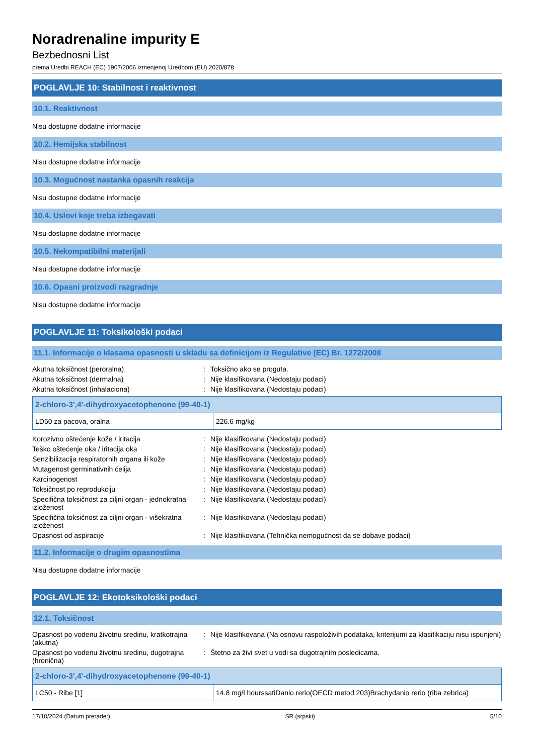Noradrenaline impurity E
Bezbednosni List
prema Uredbi REACH (EC) 1907/2006 izmenjenoj Uredbom (EU) 2020/878
POGLAVLJE 10: Stabilnost i reaktivnost
10.1. Reaktivnost
Nisu dostupne dodatne informacije
10.2. Hemijska stabilnost
Nisu dostupne dodatne informacije
10.3. Mogućnost nastanka opasnih reakcija
Nisu dostupne dodatne informacije
10.4. Uslovi koje treba izbegavati
Nisu dostupne dodatne informacije
10.5. Nekompatibilni materijali
Nisu dostupne dodatne informacije
10.6. Opasni proizvodi razgradnje
Nisu dostupne dodatne informacije
POGLAVLJE 11: Toksikološki podaci
11.1. Informacije o klasama opasnosti u skladu sa definicijom iz Regulative (EC) Br. 1272/2008
| Akutna toksičnost (peroralna) | : | Toksično ako se proguta. |
| Akutna toksičnost (dermalna) | : | Nije klasifikovana (Nedostaju podaci) |
| Akutna toksičnost (inhalaciona) | : | Nije klasifikovana (Nedostaju podaci) |
| 2-chloro-3',4'-dihydroxyacetophenone (99-40-1) | |
| --- | --- |
| LD50 za pacova, oralna | 226.6 mg/kg |
| Korozivno oštećenje kože / iritacija | : | Nije klasifikovana (Nedostaju podaci) |
| Teško oštećenje oka / iritacija oka | : | Nije klasifikovana (Nedostaju podaci) |
| Senzibilizacija respiratornih organa ili kože | : | Nije klasifikovana (Nedostaju podaci) |
| Mutagenost germinativnih ćelija | : | Nije klasifikovana (Nedostaju podaci) |
| Karcinogenost | : | Nije klasifikovana (Nedostaju podaci) |
| Toksičnost po reprodukciju | : | Nije klasifikovana (Nedostaju podaci) |
| Specifična toksičnost za ciljni organ - jednokratna izloženost | : | Nije klasifikovana (Nedostaju podaci) |
| Specifična toksičnost za ciljni organ - višekratna izloženost | : | Nije klasifikovana (Nedostaju podaci) |
| Opasnost od aspiracije | : | Nije klasifikovana (Tehnička nemogućnost da se dobave podaci) |
11.2. Informacije o drugim opasnostima
Nisu dostupne dodatne informacije
POGLAVLJE 12: Ekotoksikološki podaci
12.1. Toksičnost
| Opasnost po vodenu životnu sredinu, kratkotrajna (akutna) | : | Nije klasifikovana (Na osnovu raspoloživih podataka, kriterijumi za klasifikaciju nisu ispunjeni) |
| Opasnost po vodenu životnu sredinu, dugotrajna (hronična) | : | Štetno za živi svet u vodi sa dugotrajnim posledicama. |
| 2-chloro-3',4'-dihydroxyacetophenone (99-40-1) | |
| --- | --- |
| LC50 - Ribe [1] | 14.8 mg/l hourssatiDanio rerio(OECD metod 203)Brachydanio rerio (riba zebrica) |
17/10/2024 (Datum prerade:) SR (srpski) 5/10